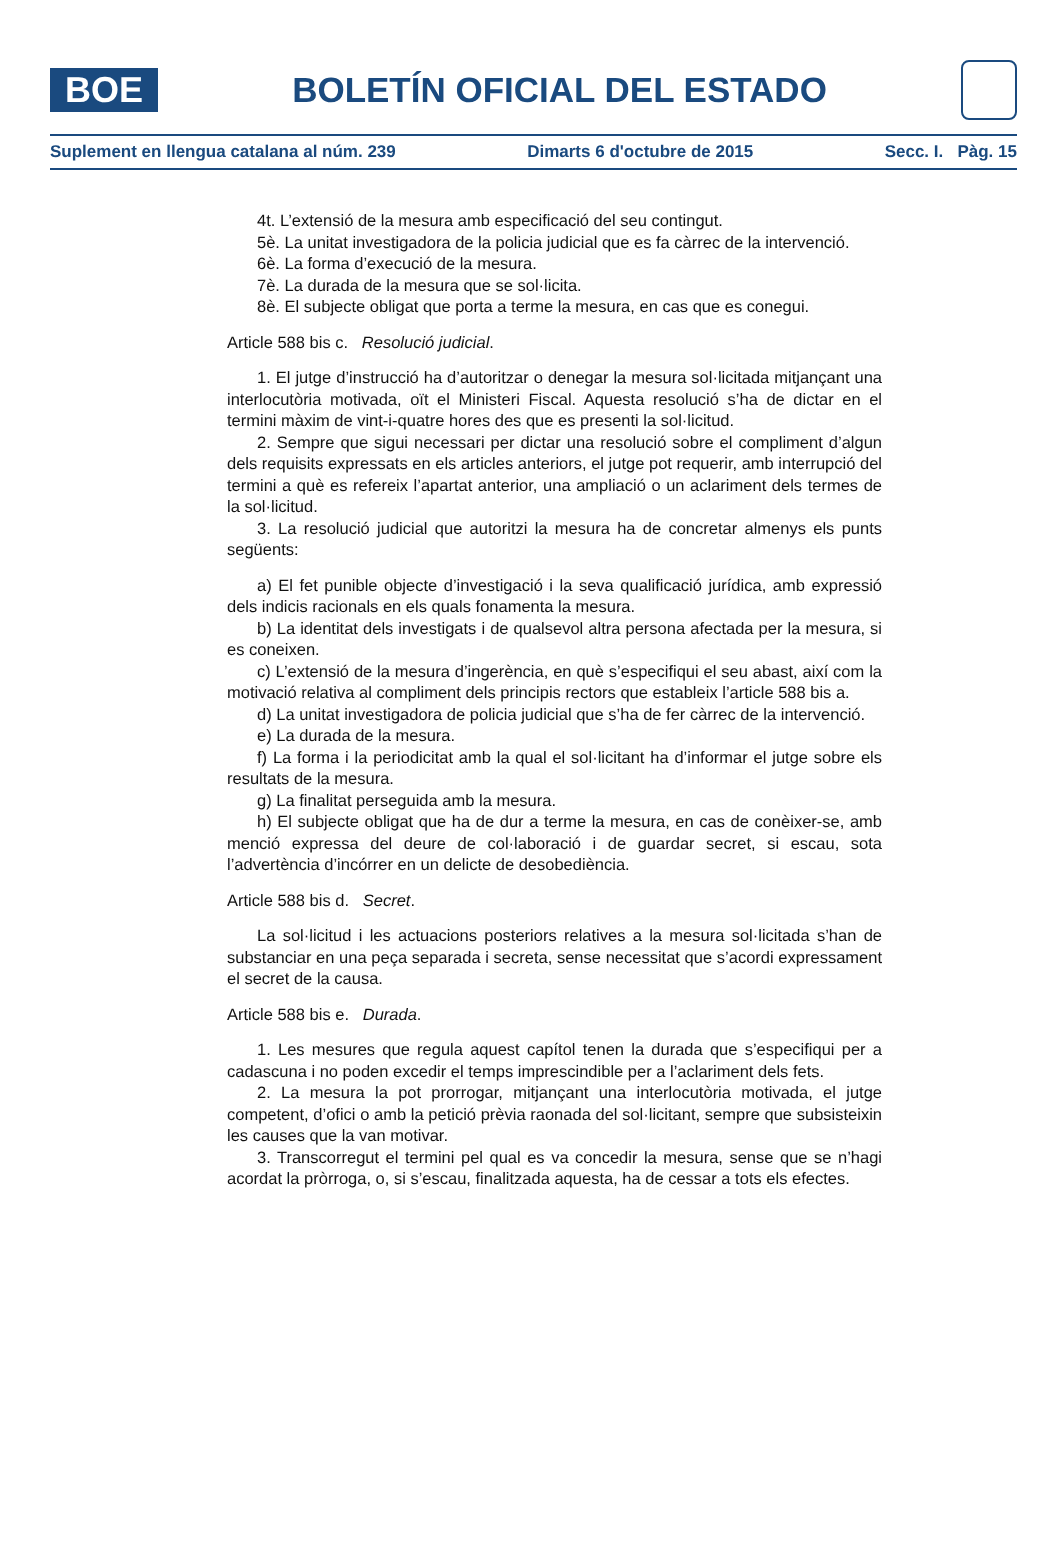BOE
BOLETÍN OFICIAL DEL ESTADO
Suplement en llengua catalana al núm. 239 Dimarts 6 d'octubre de 2015 Secc. I. Pàg. 15
4t. L’extensió de la mesura amb especificació del seu contingut.
5è. La unitat investigadora de la policia judicial que es fa càrrec de la intervenció.
6è. La forma d’execució de la mesura.
7è. La durada de la mesura que se sol·licita.
8è. El subjecte obligat que porta a terme la mesura, en cas que es conegui.
Article 588 bis c. Resolució judicial.
1. El jutge d’instrucció ha d’autoritzar o denegar la mesura sol·licitada mitjançant una interlocutòria motivada, oït el Ministeri Fiscal. Aquesta resolució s’ha de dictar en el termini màxim de vint-i-quatre hores des que es presenti la sol·licitud.
2. Sempre que sigui necessari per dictar una resolució sobre el compliment d’algun dels requisits expressats en els articles anteriors, el jutge pot requerir, amb interrupció del termini a què es refereix l’apartat anterior, una ampliació o un aclariment dels termes de la sol·licitud.
3. La resolució judicial que autoritzi la mesura ha de concretar almenys els punts següents:
a) El fet punible objecte d’investigació i la seva qualificació jurídica, amb expressió dels indicis racionals en els quals fonamenta la mesura.
b) La identitat dels investigats i de qualsevol altra persona afectada per la mesura, si es coneixen.
c) L’extensió de la mesura d’ingerència, en què s’especifiqui el seu abast, així com la motivació relativa al compliment dels principis rectors que estableix l’article 588 bis a.
d) La unitat investigadora de policia judicial que s’ha de fer càrrec de la intervenció.
e) La durada de la mesura.
f) La forma i la periodicitat amb la qual el sol·licitant ha d’informar el jutge sobre els resultats de la mesura.
g) La finalitat perseguida amb la mesura.
h) El subjecte obligat que ha de dur a terme la mesura, en cas de conèixer-se, amb menció expressa del deure de col·laboració i de guardar secret, si escau, sota l’advertència d’incórrer en un delicte de desobediència.
Article 588 bis d. Secret.
La sol·licitud i les actuacions posteriors relatives a la mesura sol·licitada s’han de substanciar en una peça separada i secreta, sense necessitat que s’acordi expressament el secret de la causa.
Article 588 bis e. Durada.
1. Les mesures que regula aquest capítol tenen la durada que s’especifiqui per a cadascuna i no poden excedir el temps imprescindible per a l’aclariment dels fets.
2. La mesura la pot prorrogar, mitjançant una interlocutòria motivada, el jutge competent, d’ofici o amb la petició prèvia raonada del sol·licitant, sempre que subsisteixin les causes que la van motivar.
3. Transcorregut el termini pel qual es va concedir la mesura, sense que se n’hagi acordat la pròrroga, o, si s’escau, finalitzada aquesta, ha de cessar a tots els efectes.